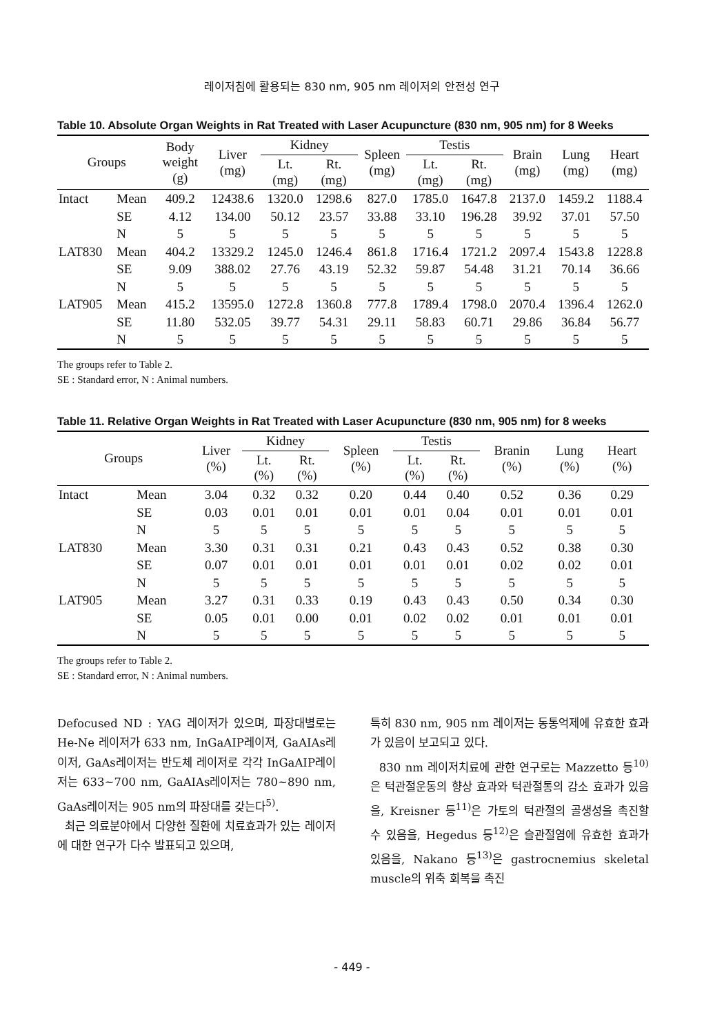레이저침에 활용되는 830 nm, 905 nm 레이저의 안전성 연구
Table 10. Absolute Organ Weights in Rat Treated with Laser Acupuncture (830 nm, 905 nm) for 8 Weeks
| Groups | | Body weight (g) | Liver (mg) | Kidney | | Spleen (mg) | Testis | | Brain (mg) | Lung (mg) | Heart (mg) |
| --- | --- | --- | --- | --- | --- | --- | --- | --- | --- | --- | --- |
| | | | | Lt. (mg) | Rt. (mg) | | Lt. (mg) | Rt. (mg) | | | |
| Intact | Mean | 409.2 | 12438.6 | 1320.0 | 1298.6 | 827.0 | 1785.0 | 1647.8 | 2137.0 | 1459.2 | 1188.4 |
| | SE | 4.12 | 134.00 | 50.12 | 23.57 | 33.88 | 33.10 | 196.28 | 39.92 | 37.01 | 57.50 |
| | N | 5 | 5 | 5 | 5 | 5 | 5 | 5 | 5 | 5 | 5 |
| LAT830 | Mean | 404.2 | 13329.2 | 1245.0 | 1246.4 | 861.8 | 1716.4 | 1721.2 | 2097.4 | 1543.8 | 1228.8 |
| | SE | 9.09 | 388.02 | 27.76 | 43.19 | 52.32 | 59.87 | 54.48 | 31.21 | 70.14 | 36.66 |
| | N | 5 | 5 | 5 | 5 | 5 | 5 | 5 | 5 | 5 | 5 |
| LAT905 | Mean | 415.2 | 13595.0 | 1272.8 | 1360.8 | 777.8 | 1789.4 | 1798.0 | 2070.4 | 1396.4 | 1262.0 |
| | SE | 11.80 | 532.05 | 39.77 | 54.31 | 29.11 | 58.83 | 60.71 | 29.86 | 36.84 | 56.77 |
| | N | 5 | 5 | 5 | 5 | 5 | 5 | 5 | 5 | 5 | 5 |
The groups refer to Table 2.
SE : Standard error, N : Animal numbers.
Table 11. Relative Organ Weights in Rat Treated with Laser Acupuncture (830 nm, 905 nm) for 8 weeks
| Groups | | Liver (%) | Kidney | | Spleen (%) | Testis | | Branin (%) | Lung (%) | Heart (%) |
| --- | --- | --- | --- | --- | --- | --- | --- | --- | --- | --- |
| | | | Lt. (%) | Rt. (%) | | Lt. (%) | Rt. (%) | | | |
| Intact | Mean | 3.04 | 0.32 | 0.32 | 0.20 | 0.44 | 0.40 | 0.52 | 0.36 | 0.29 |
| | SE | 0.03 | 0.01 | 0.01 | 0.01 | 0.01 | 0.04 | 0.01 | 0.01 | 0.01 |
| | N | 5 | 5 | 5 | 5 | 5 | 5 | 5 | 5 | 5 |
| LAT830 | Mean | 3.30 | 0.31 | 0.31 | 0.21 | 0.43 | 0.43 | 0.52 | 0.38 | 0.30 |
| | SE | 0.07 | 0.01 | 0.01 | 0.01 | 0.01 | 0.01 | 0.02 | 0.02 | 0.01 |
| | N | 5 | 5 | 5 | 5 | 5 | 5 | 5 | 5 | 5 |
| LAT905 | Mean | 3.27 | 0.31 | 0.33 | 0.19 | 0.43 | 0.43 | 0.50 | 0.34 | 0.30 |
| | SE | 0.05 | 0.01 | 0.00 | 0.01 | 0.02 | 0.02 | 0.01 | 0.01 | 0.01 |
| | N | 5 | 5 | 5 | 5 | 5 | 5 | 5 | 5 | 5 |
The groups refer to Table 2.
SE : Standard error, N : Animal numbers.
Defocused ND : YAG 레이저가 있으며, 파장대별로는 He-Ne 레이저가 633 nm, InGaAIP레이저, GaAIAs레이저, GaAs레이저는 반도체 레이저로 각각 InGaAIP레이저는 633~700 nm, GaAIAs레이저는 780~890 nm, GaAs레이저는 905 nm의 파장대를 갖는다<sup>5)</sup>.
최근 의료분야에서 다양한 질환에 치료효과가 있는 레이저에 대한 연구가 다수 발표되고 있으며,
특히 830 nm, 905 nm 레이저는 동통억제에 유효한 효과가 있음이 보고되고 있다.
830 nm 레이저치료에 관한 연구로는 Mazzetto 등<sup>10)</sup>은 턱관절운동의 향상 효과와 턱관절통의 감소 효과가 있음을, Kreisner 등<sup>11)</sup>은 가토의 턱관절의 골생성을 촉진할 수 있음을, Hegedus 등<sup>12)</sup>은 슬관절염에 유효한 효과가 있음을, Nakano 등<sup>13)</sup>은 gastrocnemius skeletal muscle의 위축 회복을 촉진
- 449 -